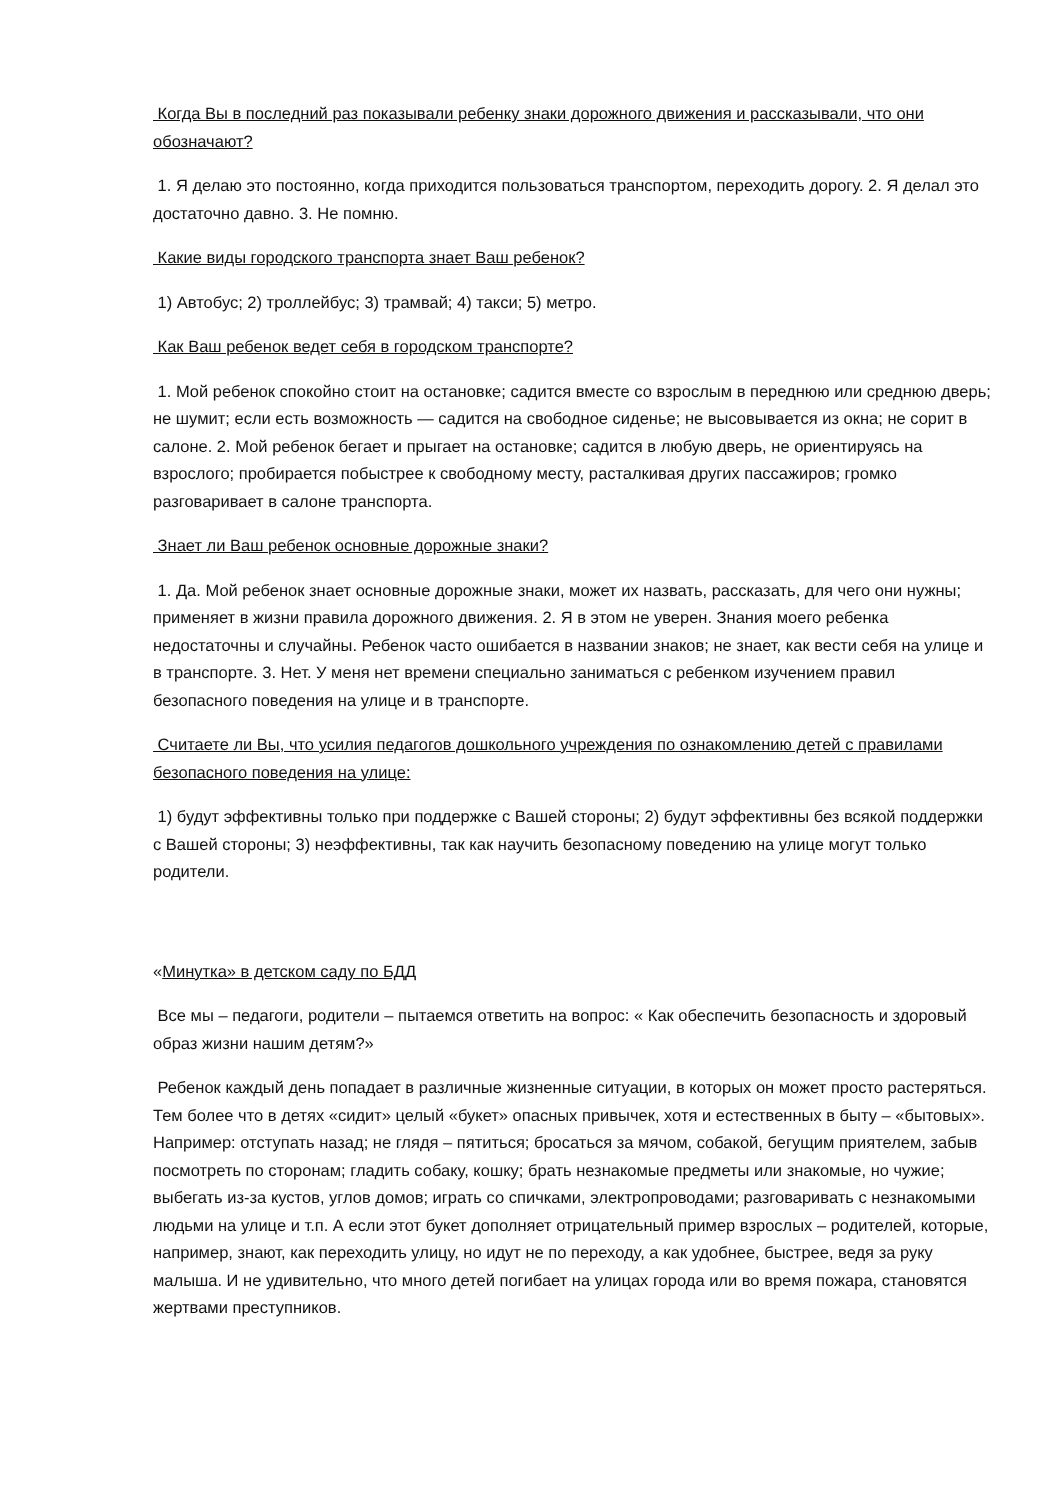Когда Вы в последний раз показывали ребенку знаки дорожного движения и рассказывали, что они обозначают?
1. Я делаю это постоянно, когда приходится пользоваться транспортом, переходить дорогу. 2. Я делал это достаточно давно. 3. Не помню.
Какие виды городского транспорта знает Ваш ребенок?
1) Автобус; 2) троллейбус; 3) трамвай; 4) такси; 5) метро.
Как Ваш ребенок ведет себя в городском транспорте?
1. Мой ребенок спокойно стоит на остановке; садится вместе со взрослым в переднюю или среднюю дверь; не шумит; если есть возможность — садится на свободное сиденье; не высовывается из окна; не сорит в салоне. 2. Мой ребенок бегает и прыгает на остановке; садится в любую дверь, не ориентируясь на взрослого; пробирается побыстрее к свободному месту, расталкивая других пассажиров; громко разговаривает в салоне транспорта.
Знает ли Ваш ребенок основные дорожные знаки?
1. Да. Мой ребенок знает основные дорожные знаки, может их назвать, рассказать, для чего они нужны; применяет в жизни правила дорожного движения. 2. Я в этом не уверен. Знания моего ребенка недостаточны и случайны. Ребенок часто ошибается в названии знаков; не знает, как вести себя на улице и в транспорте. 3. Нет. У меня нет времени специально заниматься с ребенком изучением правил безопасного поведения на улице и в транспорте.
Считаете ли Вы, что усилия педагогов дошкольного учреждения по ознакомлению детей с правилами безопасного поведения на улице:
1) будут эффективны только при поддержке с Вашей стороны; 2) будут эффективны без всякой поддержки с Вашей стороны; 3) неэффективны, так как научить безопасному поведению на улице могут только родители.
«Минутка» в детском саду по БДД
Все мы – педагоги, родители – пытаемся ответить на вопрос: « Как обеспечить безопасность и здоровый образ жизни нашим детям?»
Ребенок каждый день попадает в различные жизненные ситуации, в которых он может просто растеряться. Тем более что в детях «сидит» целый «букет» опасных привычек, хотя и естественных в быту – «бытовых». Например: отступать назад; не глядя – пятиться; бросаться за мячом, собакой, бегущим приятелем, забыв посмотреть по сторонам; гладить собаку, кошку; брать незнакомые предметы или знакомые, но чужие; выбегать из-за кустов, углов домов; играть со спичками, электропроводами; разговаривать с незнакомыми людьми на улице и т.п. А если этот букет дополняет отрицательный пример взрослых – родителей, которые, например, знают, как переходить улицу, но идут не по переходу, а как удобнее, быстрее, ведя за руку малыша. И не удивительно, что много детей погибает на улицах города или во время пожара, становятся жертвами преступников.